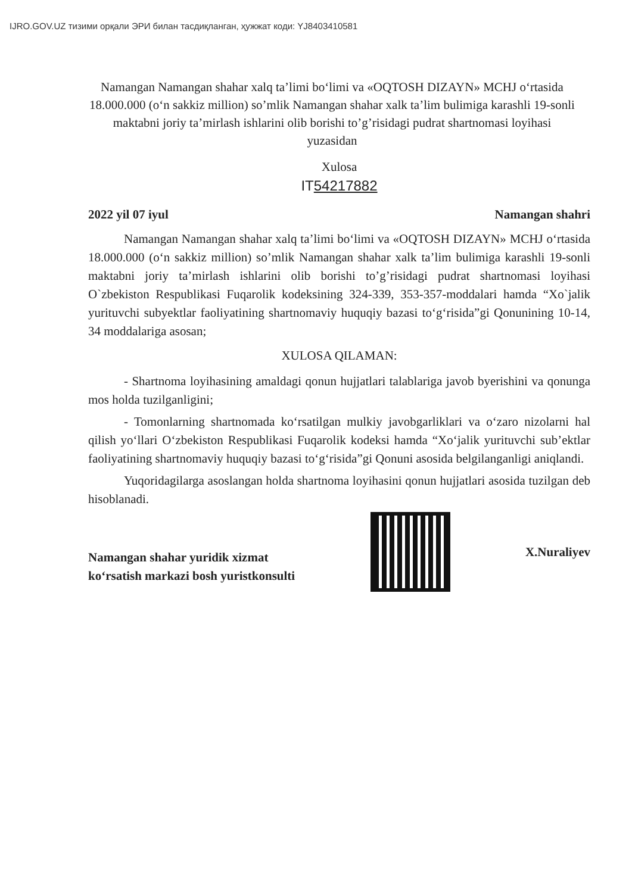IJRO.GOV.UZ тизими орқали ЭРИ билан тасдиқланган, ҳужжат коди: YJ8403410581
Namangan Namangan shahar xalq ta’limi bo‘limi va «OQTOSH DIZAYN» MCHJ o‘rtasida 18.000.000 (o‘n sakkiz million) so’mlik Namangan shahar xalk ta’lim bulimiga karashli 19-sonli maktabni joriy ta’mirlash ishlarini olib borishi to’g’risidagi pudrat shartnomasi loyihasi yuzasidan
Xulosa
IT54217882
2022 yil 07 iyul Namangan shahri
Namangan Namangan shahar xalq ta’limi bo‘limi va «OQTOSH DIZAYN» MCHJ o‘rtasida 18.000.000 (o‘n sakkiz million) so’mlik Namangan shahar xalk ta’lim bulimiga karashli 19-sonli maktabni joriy ta’mirlash ishlarini olib borishi to’g’risidagi pudrat shartnomasi loyihasi O`zbekiston Respublikasi Fuqarolik kodeksining 324-339, 353-357-moddalari hamda “Xo`jalik yurituvchi subyektlar faoliyatining shartnomaviy huquqiy bazasi to‘g‘risida”gi Qonunining 10-14, 34 moddalariga asosan;
XULOSA QILAMAN:
- Shartnoma loyihasining amaldagi qonun hujjatlari talablariga javob byerishini va qonunga mos holda tuzilganligini;
- Tomonlarning shartnomada ko‘rsatilgan mulkiy javobgarliklari va o‘zaro nizolarni hal qilish yo‘llari O‘zbekiston Respublikasi Fuqarolik kodeksi hamda “Xo‘jalik yurituvchi sub’ektlar faoliyatining shartnomaviy huquqiy bazasi to‘g‘risida”gi Qonuni asosida belgilanganligi aniqlandi.
Yuqoridagilarga asoslangan holda shartnoma loyihasini qonun hujjatlari asosida tuzilgan deb hisoblanadi.
Namangan shahar yuridik xizmat
ko‘rsatish markazi bosh yuristkonsulti
X.Nuraliyev